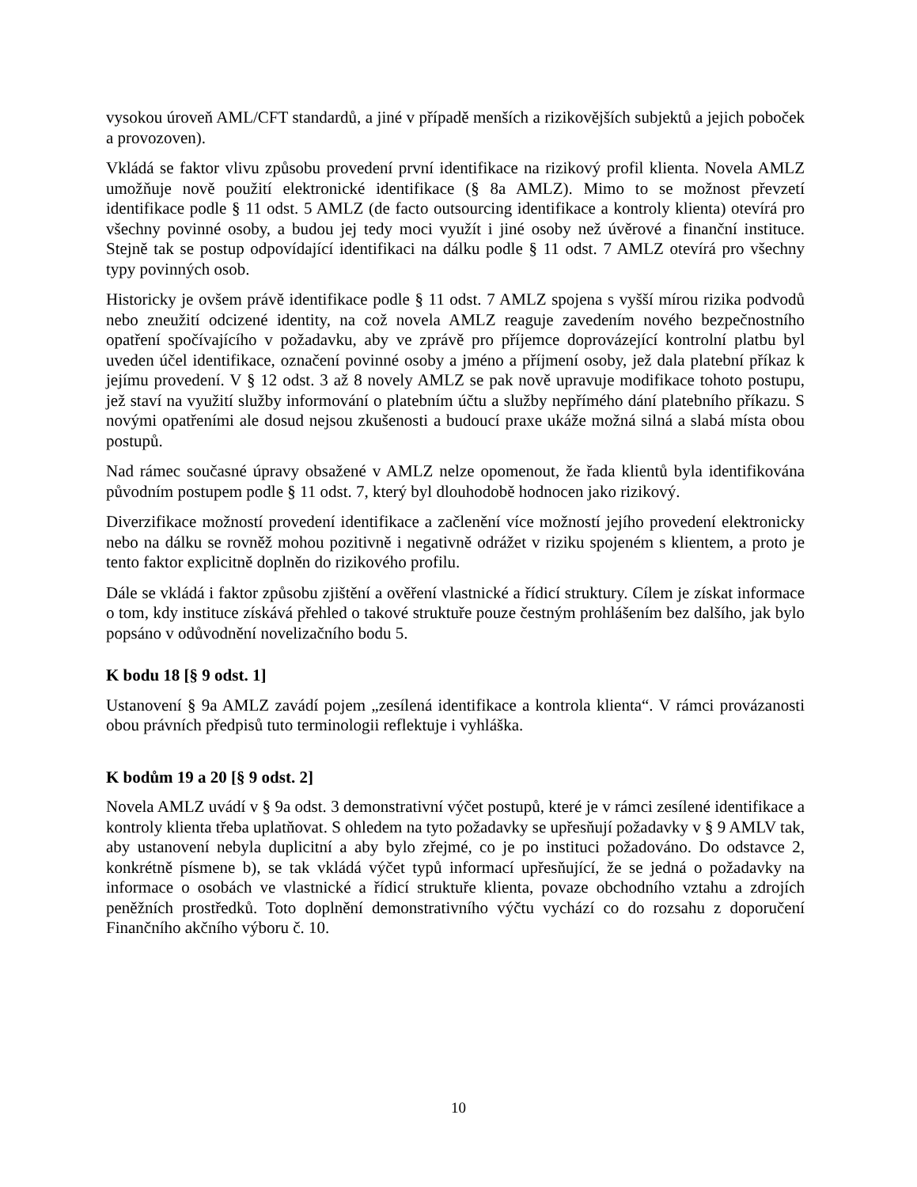vysokou úroveň AML/CFT standardů, a jiné v případě menších a rizikovějších subjektů a jejich poboček a provozoven).
Vkládá se faktor vlivu způsobu provedení první identifikace na rizikový profil klienta. Novela AMLZ umožňuje nově použití elektronické identifikace (§ 8a AMLZ). Mimo to se možnost převzetí identifikace podle § 11 odst. 5 AMLZ (de facto outsourcing identifikace a kontroly klienta) otevírá pro všechny povinné osoby, a budou jej tedy moci využít i jiné osoby než úvěrové a finanční instituce. Stejně tak se postup odpovídající identifikaci na dálku podle § 11 odst. 7 AMLZ otevírá pro všechny typy povinných osob.
Historicky je ovšem právě identifikace podle § 11 odst. 7 AMLZ spojena s vyšší mírou rizika podvodů nebo zneužití odcizené identity, na což novela AMLZ reaguje zavedením nového bezpečnostního opatření spočívajícího v požadavku, aby ve zprávě pro příjemce doprovázející kontrolní platbu byl uveden účel identifikace, označení povinné osoby a jméno a příjmení osoby, jež dala platební příkaz k jejímu provedení. V § 12 odst. 3 až 8 novely AMLZ se pak nově upravuje modifikace tohoto postupu, jež staví na využití služby informování o platebním účtu a služby nepřímého dání platebního příkazu. S novými opatřeními ale dosud nejsou zkušenosti a budoucí praxe ukáže možná silná a slabá místa obou postupů.
Nad rámec současné úpravy obsažené v AMLZ nelze opomenout, že řada klientů byla identifikována původním postupem podle § 11 odst. 7, který byl dlouhodobě hodnocen jako rizikový.
Diverzifikace možností provedení identifikace a začlenění více možností jejího provedení elektronicky nebo na dálku se rovněž mohou pozitivně i negativně odrážet v riziku spojeném s klientem, a proto je tento faktor explicitně doplněn do rizikového profilu.
Dále se vkládá i faktor způsobu zjištění a ověření vlastnické a řídicí struktury. Cílem je získat informace o tom, kdy instituce získává přehled o takové struktuře pouze čestným prohlášením bez dalšího, jak bylo popsáno v odůvodnění novelizačního bodu 5.
K bodu 18 [§ 9 odst. 1]
Ustanovení § 9a AMLZ zavádí pojem „zesílená identifikace a kontrola klienta“. V rámci provázanosti obou právních předpisů tuto terminologii reflektuje i vyhláška.
K bodům 19 a 20 [§ 9 odst. 2]
Novela AMLZ uvádí v § 9a odst. 3 demonstrativní výčet postupů, které je v rámci zesílené identifikace a kontroly klienta třeba uplatňovat. S ohledem na tyto požadavky se upřesňují požadavky v § 9 AMLV tak, aby ustanovení nebyla duplicitní a aby bylo zřejmé, co je po instituci požadováno. Do odstavce 2, konkrétně písmene b), se tak vkládá výčet typů informací upřesňující, že se jedná o požadavky na informace o osobách ve vlastnické a řídicí struktuře klienta, povaze obchodního vztahu a zdrojích peněžních prostředků. Toto doplnění demonstrativního výčtu vychází co do rozsahu z doporučení Finančního akčního výboru č. 10.
10